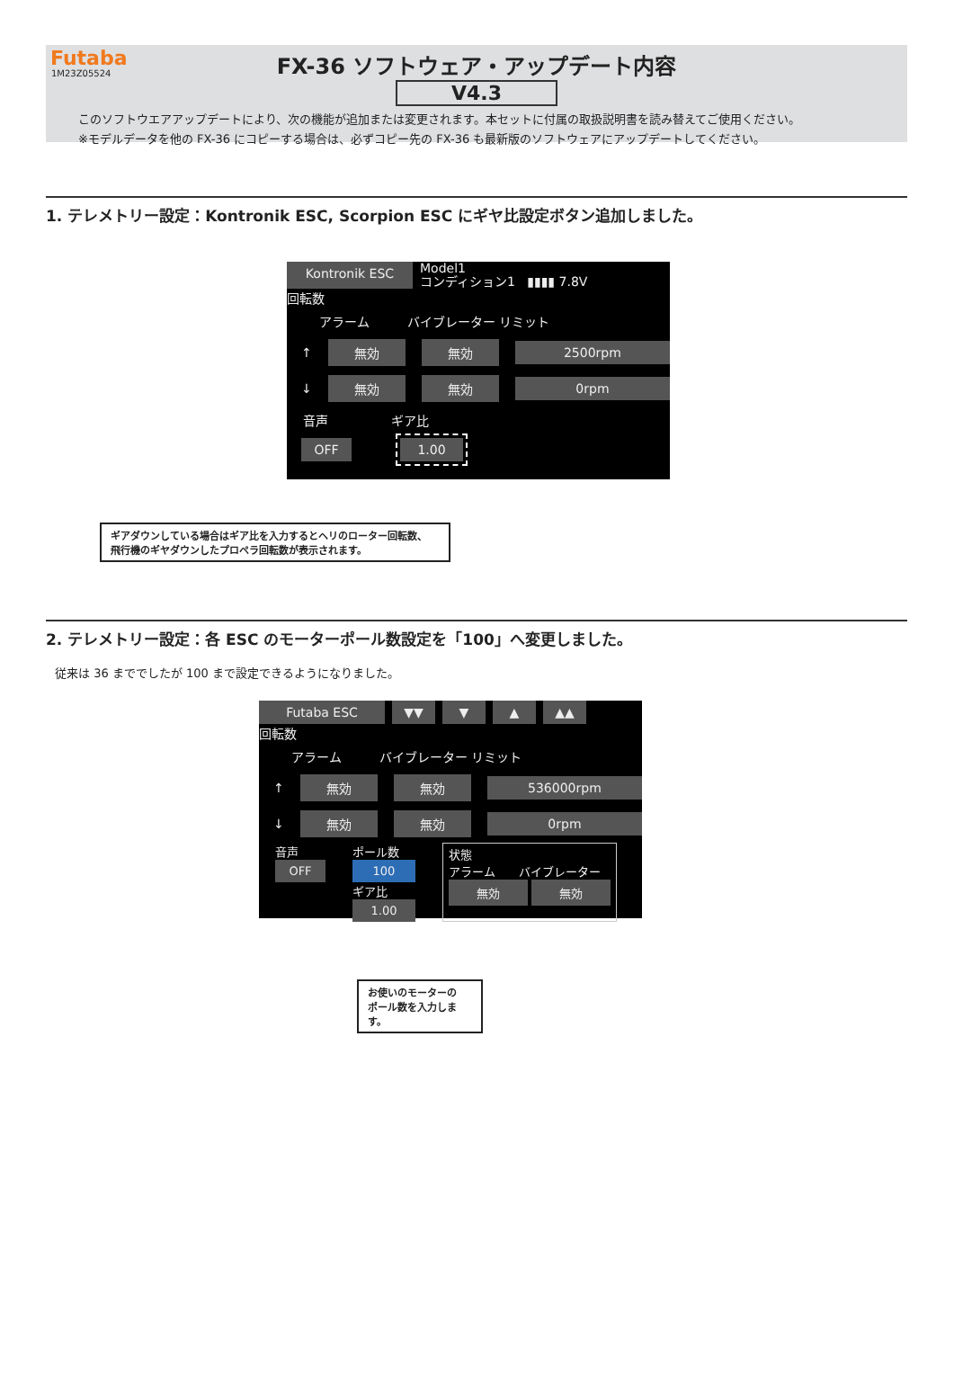Futaba
1M23Z05524
FX-36 ソフトウェア・アップデート内容
V4.3
このソフトウエアアップデートにより、次の機能が追加または変更されます。本セットに付属の取扱説明書を読み替えてご使用ください。
※モデルデータを他の FX-36 にコピーする場合は、必ずコピー先の FX-36 も最新版のソフトウェアにアップデートしてください。
1. テレメトリー設定：Kontronik ESC, Scorpion ESC にギヤ比設定ボタン追加しました。
Kontronik ESC Model1
コンディション1 ▮▮▮▮ 7.8V
回転数
アラーム　　　バイブレーター リミット
↑ 無効 無効 2500rpm
↓ 無効 無効 0rpm
音声　　　　　ギア比
OFF 1.00
ギアダウンしている場合はギア比を入力するとヘリのローター回転数、
飛行機のギヤダウンしたプロペラ回転数が表示されます。
2. テレメトリー設定：各 ESC のモーターポール数設定を「100」へ変更しました。
従来は 36 まででしたが 100 まで設定できるようになりました。
Futaba ESC ▼▼ ▼ ▲ ▲▲
回転数
アラーム　　　バイブレーター リミット
↑ 無効 無効 536000rpm
↓ 無効 無効 0rpm
音声
OFF
ポール数
100
ギア比
1.00
状態
アラーム　　バイブレーター
無効 無効
お使いのモーターの
ポール数を入力します。